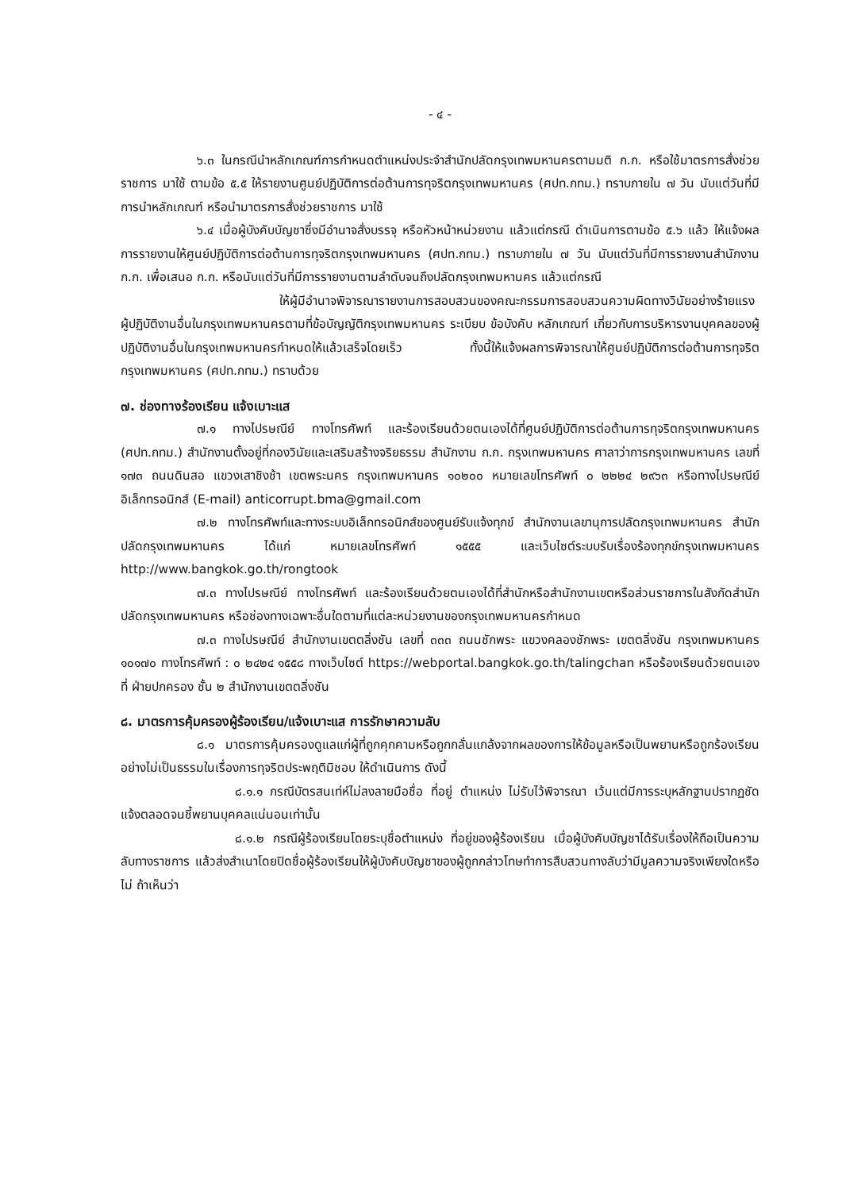- ๔ -
๖.๓ ในกรณีนำหลักเกณฑ์การกำหนดตำแหน่งประจำสำนักปลัดกรุงเทพมหานครตามมติ ก.ก. หรือใช้มาตรการสั่งช่วยราชการ มาใช้ ตามข้อ ๕.๕ ให้รายงานศูนย์ปฏิบัติการต่อต้านการทุจริตกรุงเทพมหานคร (ศปท.กทม.) ทราบภายใน ๗ วัน นับแต่วันที่มีการนำหลักเกณฑ์ หรือนำมาตรการสั่งช่วยราชการ มาใช้
๖.๔ เมื่อผู้บังคับบัญชาซึ่งมีอำนาจสั่งบรรจุ หรือหัวหน้าหน่วยงาน แล้วแต่กรณี ดำเนินการตามข้อ ๕.๖ แล้ว ให้แจ้งผลการรายงานให้ศูนย์ปฏิบัติการต่อต้านการทุจริตกรุงเทพมหานคร (ศปท.กทม.) ทราบภายใน ๗ วัน นับแต่วันที่มีการรายงานสำนักงาน ก.ก. เพื่อเสนอ ก.ก. หรือนับแต่วันที่มีการรายงานตามลำดับจนถึงปลัดกรุงเทพมหานคร แล้วแต่กรณี
ให้ผู้มีอำนาจพิจารณารายงานการสอบสวนของคณะกรรมการสอบสวนความผิดทางวินัยอย่างร้ายแรงผู้ปฏิบัติงานอื่นในกรุงเทพมหานครตามที่ข้อบัญญัติกรุงเทพมหานคร ระเบียบ ข้อบังคับ หลักเกณฑ์ เกี่ยวกับการบริหารงานบุคคลของผู้ปฏิบัติงานอื่นในกรุงเทพมหานครกำหนดให้แล้วเสร็จโดยเร็ว ทั้งนี้ให้แจ้งผลการพิจารณาให้ศูนย์ปฏิบัติการต่อต้านการทุจริตกรุงเทพมหานคร (ศปท.กทม.) ทราบด้วย
๗. ช่องทางร้องเรียน แจ้งเบาะแส
๗.๑ ทางไปรษณีย์ ทางโทรศัพท์ และร้องเรียนด้วยตนเองได้ที่ศูนย์ปฏิบัติการต่อต้านการทุจริตกรุงเทพมหานคร (ศปท.กทม.) สำนักงานตั้งอยู่ที่กองวินัยและเสริมสร้างจริยธรรม สำนักงาน ก.ก. กรุงเทพมหานคร ศาลาว่าการกรุงเทพมหานคร เลขที่ ๑๗๓ ถนนดินสอ แขวงเสาชิงช้า เขตพระนคร กรุงเทพมหานคร ๑๐๒๐๐ หมายเลขโทรศัพท์ ๐ ๒๒๒๔ ๒๙๖๓ หรือทางไปรษณีย์อิเล็กทรอนิกส์ (E-mail) anticorrupt.bma@gmail.com
๗.๒ ทางโทรศัพท์และทางระบบอิเล็กทรอนิกส์ของศูนย์รับแจ้งทุกข์ สำนักงานเลขานุการปลัดกรุงเทพมหานคร สำนักปลัดกรุงเทพมหานคร ได้แก่ หมายเลขโทรศัพท์ ๑๕๕๕ และเว็บไซต์ระบบรับเรื่องร้องทุกข์กรุงเทพมหานคร http://www.bangkok.go.th/rongtook
๗.๓ ทางไปรษณีย์ ทางโทรศัพท์ และร้องเรียนด้วยตนเองได้ที่สำนักหรือสำนักงานเขตหรือส่วนราชการในสังกัดสำนักปลัดกรุงเทพมหานคร หรือช่องทางเฉพาะอื่นใดตามที่แต่ละหน่วยงานของกรุงเทพมหานครกำหนด
๗.๓ ทางไปรษณีย์ สำนักงานเขตตลิ่งชัน เลขที่ ๓๓๓ ถนนชักพระ แขวงคลองชักพระ เขตตลิ่งชัน กรุงเทพมหานคร ๑๐๑๗๐ ทางโทรศัพท์ : ๐ ๒๔๒๔ ๑๕๕๘ ทางเว็บไซต์ https://webportal.bangkok.go.th/talingchan หรือร้องเรียนด้วยตนเองที่ ฝ่ายปกครอง ชั้น ๒ สำนักงานเขตตลิ่งชัน
๘. มาตรการคุ้มครองผู้ร้องเรียน/แจ้งเบาะแส การรักษาความลับ
๘.๑ มาตรการคุ้มครองดูแลแก่ผู้ที่ถูกคุกคามหรือถูกกลั่นแกล้งจากผลของการให้ข้อมูลหรือเป็นพยานหรือถูกร้องเรียนอย่างไม่เป็นธรรมในเรื่องการทุจริตประพฤติมิชอบ ให้ดำเนินการ ดังนี้
๘.๑.๑ กรณีบัตรสนเท่ห์ไม่ลงลายมือชื่อ ที่อยู่ ตำแหน่ง ไม่รับไว้พิจารณา เว้นแต่มีการระบุหลักฐานปรากฏชัดแจ้งตลอดจนชี้พยานบุคคลแน่นอนเท่านั้น
๘.๑.๒ กรณีผู้ร้องเรียนโดยระบุชื่อตำแหน่ง ที่อยู่ของผู้ร้องเรียน เมื่อผู้บังคับบัญชาได้รับเรื่องให้ถือเป็นความลับทางราชการ แล้วส่งสำเนาโดยปิดชื่อผู้ร้องเรียนให้ผู้บังคับบัญชาของผู้ถูกกล่าวโทษทำการสืบสวนทางลับว่ามีมูลความจริงเพียงใดหรือไม่ ถ้าเห็นว่า